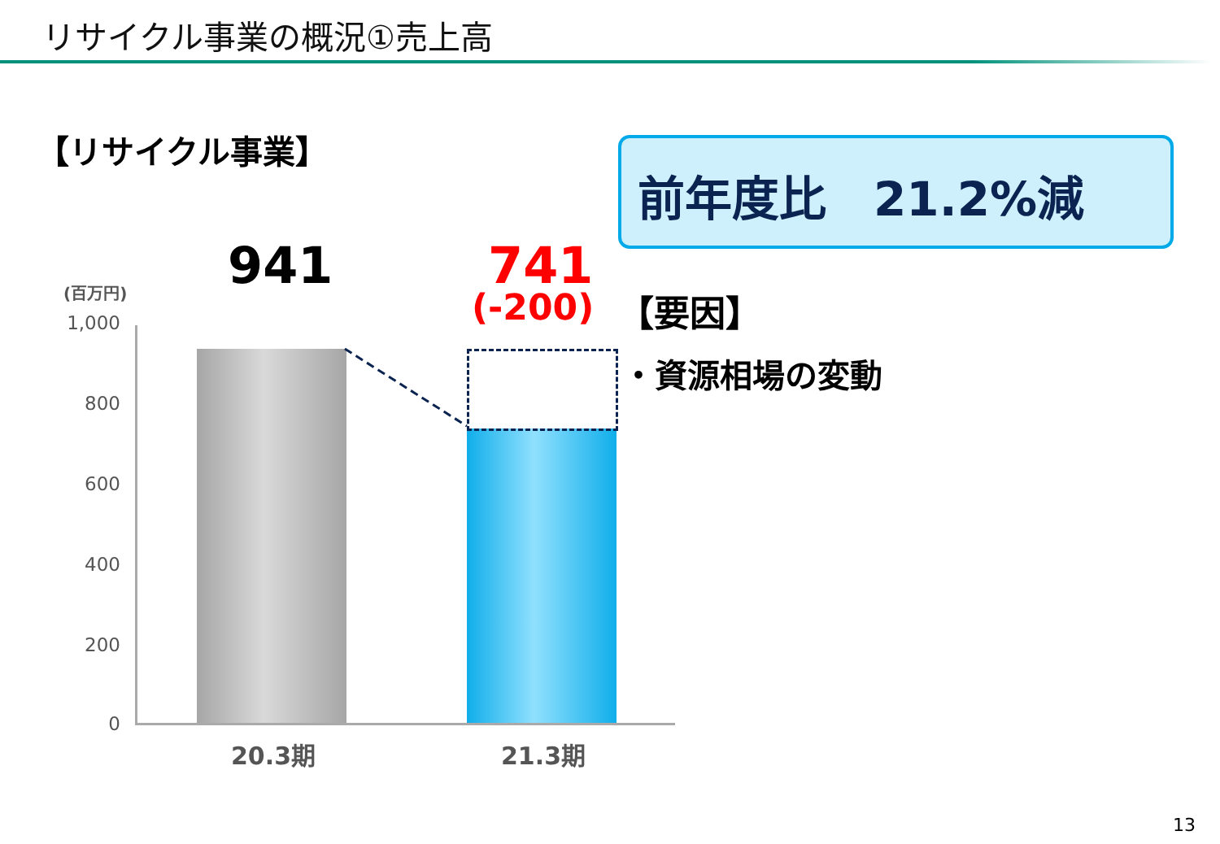リサイクル事業の概況①売上高
【リサイクル事業】 前年度比　21.2%減
941 741
(-200) 【要因】
・資源相場の変動
(百万円)
1,000
800
600
400
200
0
20.3期 21.3期
13